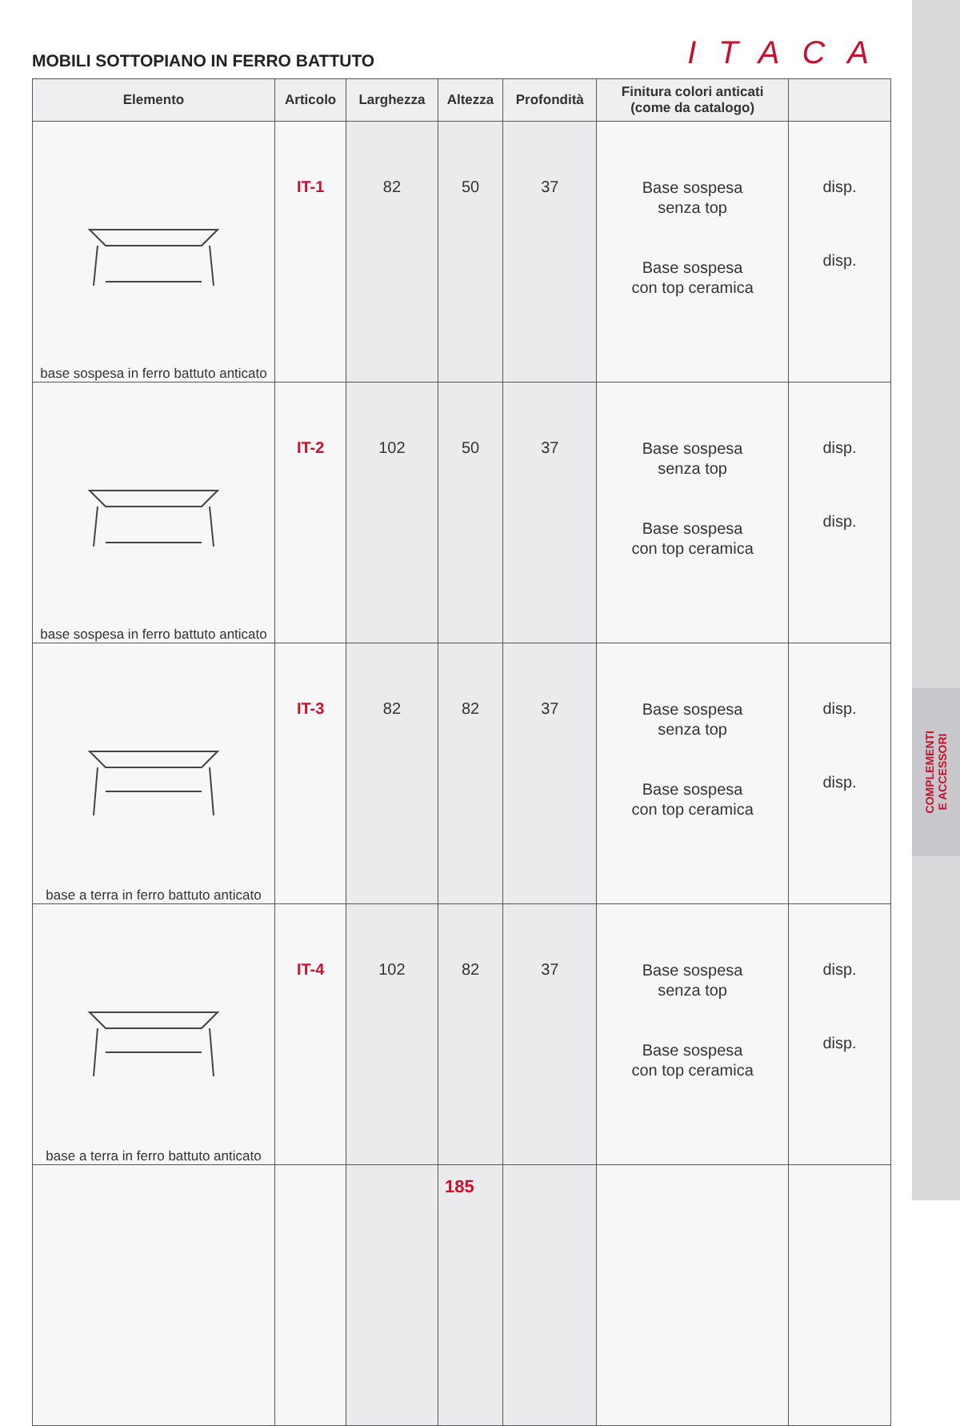COMPLEMENTI
E ACCESSORI
MOBILI SOTTOPIANO IN FERRO BATTUTO
ITACA
| Elemento | Articolo | Larghezza | Altezza | Profondità | Finitura colori anticati (come da catalogo) | |
| --- | --- | --- | --- | --- | --- | --- |
| base sospesa in ferro battuto anticato | IT-1 | 82 | 50 | 37 | Base sospesa senza top Base sospesa con top ceramica | disp. disp. |
| base sospesa in ferro battuto anticato | IT-2 | 102 | 50 | 37 | Base sospesa senza top Base sospesa con top ceramica | disp. disp. |
| base a terra in ferro battuto anticato | IT-3 | 82 | 82 | 37 | Base sospesa senza top Base sospesa con top ceramica | disp. disp. |
| base a terra in ferro battuto anticato | IT-4 | 102 | 82 | 37 | Base sospesa senza top Base sospesa con top ceramica | disp. disp. |
185